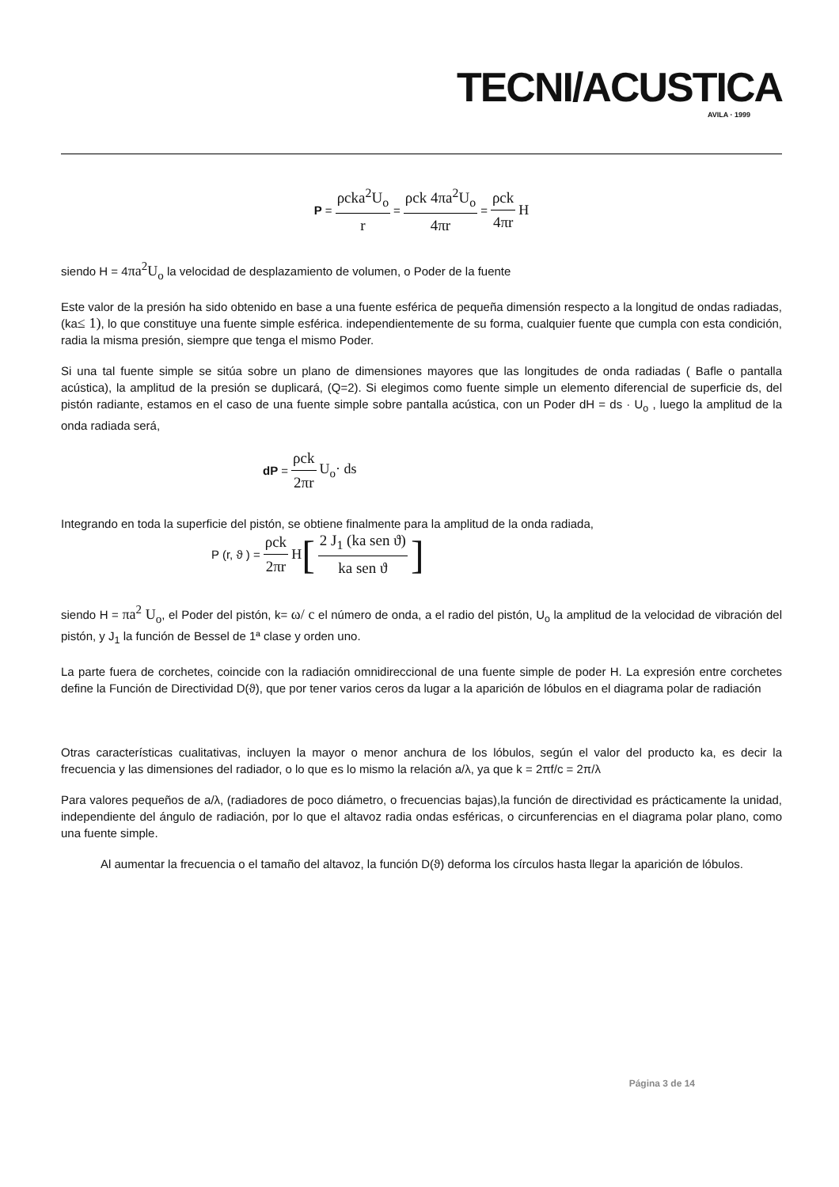TECNI/ACUSTICA
AVILA · 1999
P = ρcka<sup>2</sup>U<sub>o</sub> r = ρck 4πa<sup>2</sup>U<sub>o</sub> 4πr = ρck 4πr H
siendo H = 4πa<sup>2</sup>U<sub>o</sub> la velocidad de desplazamiento de volumen, o Poder de la fuente
Este valor de la presión ha sido obtenido en base a una fuente esférica de pequeña dimensión respecto a la longitud de ondas radiadas, (ka≤ 1), lo que constituye una fuente simple esférica. independientemente de su forma, cualquier fuente que cumpla con esta condición, radia la misma presión, siempre que tenga el mismo Poder.
Si una tal fuente simple se sitúa sobre un plano de dimensiones mayores que las longitudes de onda radiadas ( Bafle o pantalla acústica), la amplitud de la presión se duplicará, (Q=2). Si elegimos como fuente simple un elemento diferencial de superficie ds, del pistón radiante, estamos en el caso de una fuente simple sobre pantalla acústica, con un Poder dH = ds · U<sub>o</sub> , luego la amplitud de la onda radiada será,
dP = ρck 2πr U<sub>o</sub>· ds
Integrando en toda la superficie del pistón, se obtiene finalmente para la amplitud de la onda radiada,
P (r, ϑ ) = ρck 2πr H [2 J<sub>1</sub> (ka sen ϑ) ka sen ϑ]
siendo H = πa<sup>2</sup> U<sub>o</sub>, el Poder del pistón, k= ω/ c el número de onda, a el radio del pistón, U<sub>o</sub> la amplitud de la velocidad de vibración del pistón, y J<sub>1</sub> la función de Bessel de 1ª clase y orden uno.
La parte fuera de corchetes, coincide con la radiación omnidireccional de una fuente simple de poder H. La expresión entre corchetes define la Función de Directividad D(ϑ), que por tener varios ceros da lugar a la aparición de lóbulos en el diagrama polar de radiación
Otras características cualitativas, incluyen la mayor o menor anchura de los lóbulos, según el valor del producto ka, es decir la frecuencia y las dimensiones del radiador, o lo que es lo mismo la relación a/λ, ya que k = 2πf/c = 2π/λ
Para valores pequeños de a/λ, (radiadores de poco diámetro, o frecuencias bajas),la función de directividad es prácticamente la unidad, independiente del ángulo de radiación, por lo que el altavoz radia ondas esféricas, o circunferencias en el diagrama polar plano, como una fuente simple.
Al aumentar la frecuencia o el tamaño del altavoz, la función D(ϑ) deforma los círculos hasta llegar la aparición de lóbulos.
Página 3 de 14